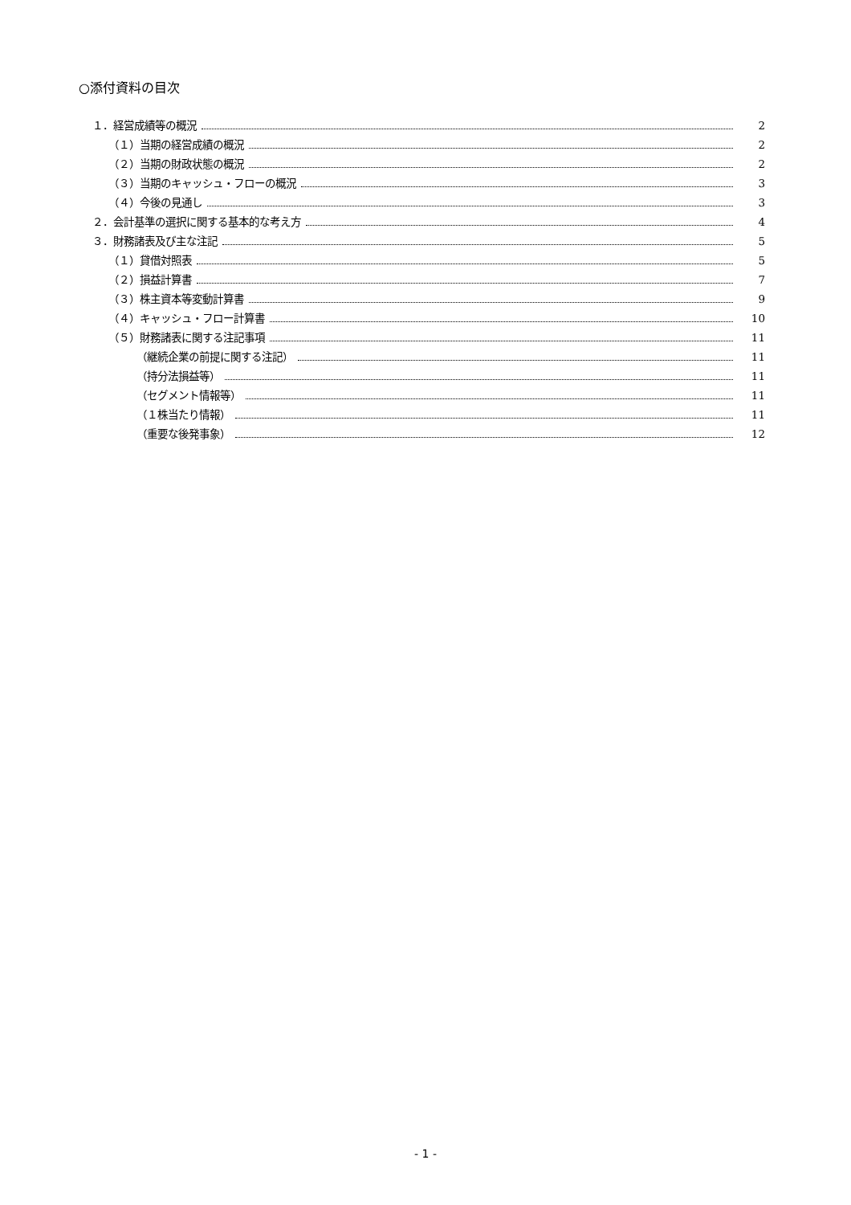○添付資料の目次
１．経営成績等の概況 2
（１）当期の経営成績の概況 2
（２）当期の財政状態の概況 2
（３）当期のキャッシュ・フローの概況 3
（４）今後の見通し 3
２．会計基準の選択に関する基本的な考え方 4
３．財務諸表及び主な注記 5
（１）貸借対照表 5
（２）損益計算書 7
（３）株主資本等変動計算書 9
（４）キャッシュ・フロー計算書 10
（５）財務諸表に関する注記事項 11
（継続企業の前提に関する注記） 11
（持分法損益等） 11
（セグメント情報等） 11
（１株当たり情報） 11
（重要な後発事象） 12
- 1 -